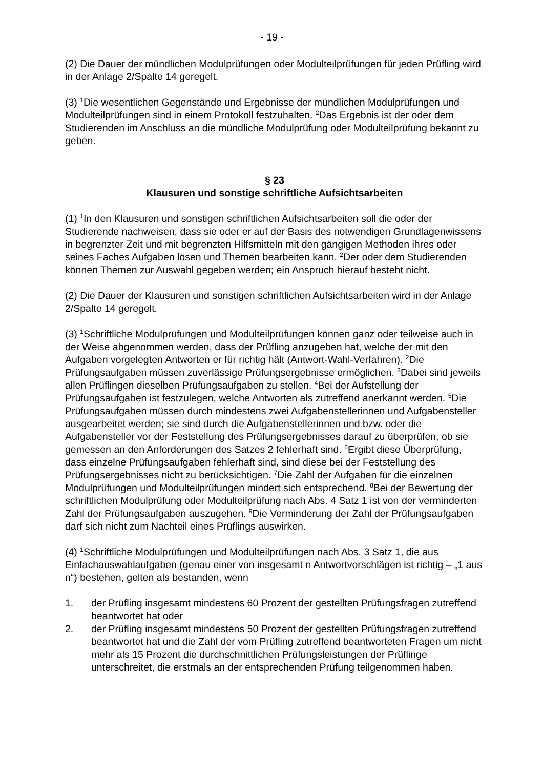- 19 -
(2) Die Dauer der mündlichen Modulprüfungen oder Modulteilprüfungen für jeden Prüfling wird in der Anlage 2/Spalte 14 geregelt.
(3) <sup>1</sup>Die wesentlichen Gegenstände und Ergebnisse der mündlichen Modulprüfungen und Modulteilprüfungen sind in einem Protokoll festzuhalten. <sup>2</sup>Das Ergebnis ist der oder dem Studierenden im Anschluss an die mündliche Modulprüfung oder Modulteilprüfung bekannt zu geben.
§ 23
Klausuren und sonstige schriftliche Aufsichtsarbeiten
(1) <sup>1</sup>In den Klausuren und sonstigen schriftlichen Aufsichtsarbeiten soll die oder der Studierende nachweisen, dass sie oder er auf der Basis des notwendigen Grundlagenwissens in begrenzter Zeit und mit begrenzten Hilfsmitteln mit den gängigen Methoden ihres oder seines Faches Aufgaben lösen und Themen bearbeiten kann. <sup>2</sup>Der oder dem Studierenden können Themen zur Auswahl gegeben werden; ein Anspruch hierauf besteht nicht.
(2) Die Dauer der Klausuren und sonstigen schriftlichen Aufsichtsarbeiten wird in der Anlage 2/Spalte 14 geregelt.
(3) <sup>1</sup>Schriftliche Modulprüfungen und Modulteilprüfungen können ganz oder teilweise auch in der Weise abgenommen werden, dass der Prüfling anzugeben hat, welche der mit den Aufgaben vorgelegten Antworten er für richtig hält (Antwort-Wahl-Verfahren). <sup>2</sup>Die Prüfungsaufgaben müssen zuverlässige Prüfungsergebnisse ermöglichen. <sup>3</sup>Dabei sind jeweils allen Prüflingen dieselben Prüfungsaufgaben zu stellen. <sup>4</sup>Bei der Aufstellung der Prüfungsaufgaben ist festzulegen, welche Antworten als zutreffend anerkannt werden. <sup>5</sup>Die Prüfungsaufgaben müssen durch mindestens zwei Aufgabenstellerinnen und Aufgabensteller ausgearbeitet werden; sie sind durch die Aufgabenstellerinnen und bzw. oder die Aufgabensteller vor der Feststellung des Prüfungsergebnisses darauf zu überprüfen, ob sie gemessen an den Anforderungen des Satzes 2 fehlerhaft sind. <sup>6</sup>Ergibt diese Überprüfung, dass einzelne Prüfungsaufgaben fehlerhaft sind, sind diese bei der Feststellung des Prüfungsergebnisses nicht zu berücksichtigen. <sup>7</sup>Die Zahl der Aufgaben für die einzelnen Modulprüfungen und Modulteilprüfungen mindert sich entsprechend. <sup>8</sup>Bei der Bewertung der schriftlichen Modulprüfung oder Modulteilprüfung nach Abs. 4 Satz 1 ist von der verminderten Zahl der Prüfungsaufgaben auszugehen. <sup>9</sup>Die Verminderung der Zahl der Prüfungsaufgaben darf sich nicht zum Nachteil eines Prüflings auswirken.
(4) <sup>1</sup>Schriftliche Modulprüfungen und Modulteilprüfungen nach Abs. 3 Satz 1, die aus Einfachauswahlaufgaben (genau einer von insgesamt n Antwortvorschlägen ist richtig – „1 aus n“) bestehen, gelten als bestanden, wenn
1. der Prüfling insgesamt mindestens 60 Prozent der gestellten Prüfungsfragen zutreffend beantwortet hat oder
2. der Prüfling insgesamt mindestens 50 Prozent der gestellten Prüfungsfragen zutreffend beantwortet hat und die Zahl der vom Prüfling zutreffend beantworteten Fragen um nicht mehr als 15 Prozent die durchschnittlichen Prüfungsleistungen der Prüflinge unterschreitet, die erstmals an der entsprechenden Prüfung teilgenommen haben.